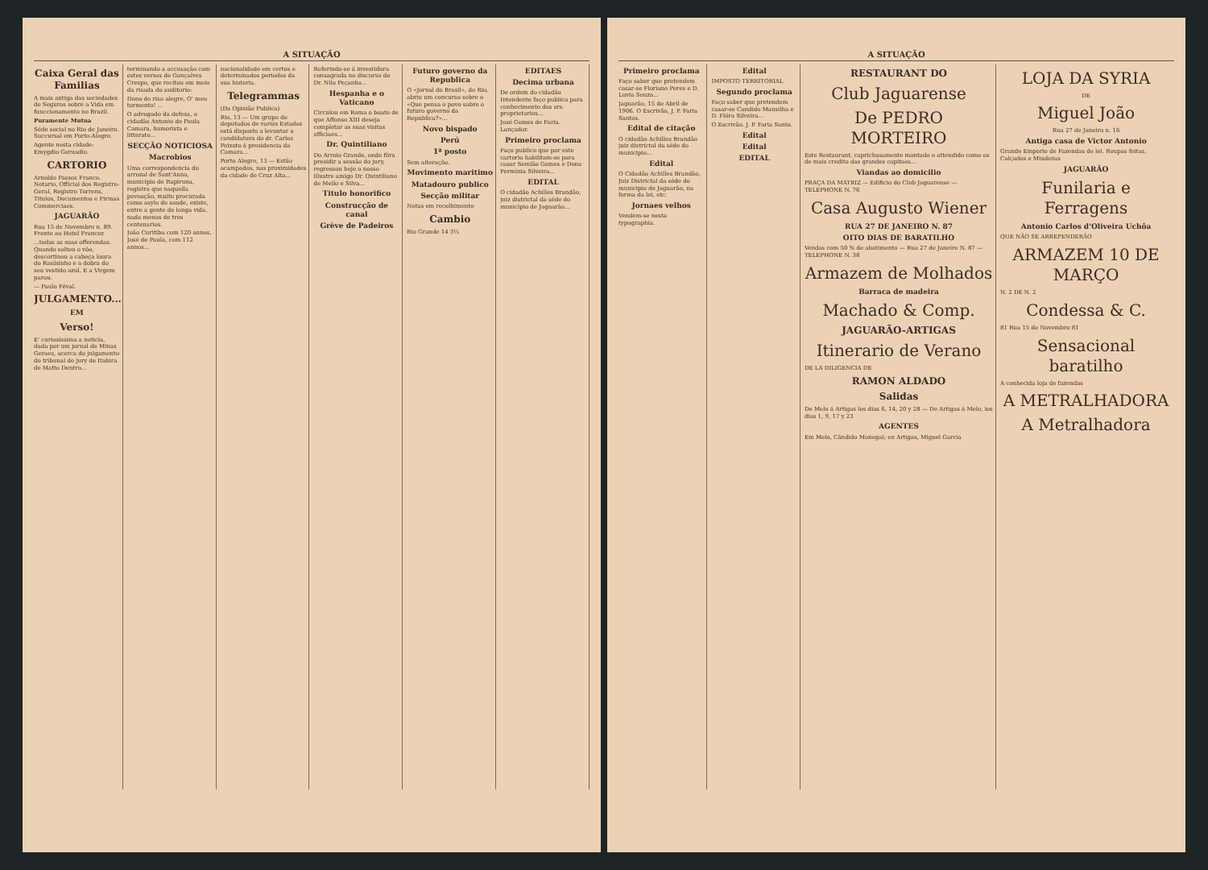A SITUAÇÃO
Caixa Geral das Familias
A mais antiga das sociedades de Seguros sobre a Vida em funccionamento no Brazil.
Puramente Mutua
Séde social no Rio de Janeiro. Succursal em Porto-Alegre.
Agente nesta cidade: Emygdio Geruadio.
CARTORIO
Arnoldo Passos Franco. Notario, Official dos Registro-Geral, Registro Torrens, Titulos, Documentos e Firmas Commerciaes.
JAGUARÃO
Rua 15 de Novembro n. 89. Frente ao Hotel Francez
...todas as suas offerendas. Quando soltou o vôo, descortinou a cabeça loura do Raulsinho e a dobra do seu vestido azul. E a Virgem parou.
— Paulo Féval.
JULGAMENTO...
EM
Verso!
E' curiosissima a noticia, dada por um jornal de Minas Geraes, acerca do julgamento do tribunal de jury de Itabira de Matto Dentro...
terminando a accusação com estes versos de Gonçalves Crespo, que recitou em meio da risada do auditorio:
Dono do riso alegre, O' meu tormento! ...
O advogado da defesa, o cidadão Antonio de Paula Camara, humorista e litterato...
SECÇÃO NOTICIOSA
Macrobios
Uma correspondencia do arrozal de Sant'Anna, municipio de Itapiruna, registra que naquella povoação, muito procurada como asylo de saude, existe, entre a gente de longa vida, nada menos de tres centenarios.
João Curitiba com 120 annos, José de Paula, com 112 annos...
nacionalidade em certos e determinados periodos da sua historia.
Telegrammas
(Da Opinião Publica)
Rio, 13 — Um grupo de deputados de varios Estados está disposto a levantar a candidatura do dr. Carlos Peixoto á presidencia da Camara...
Porto Alegre, 13 — Estão acampados, nas proximidades da cidade de Cruz Alta...
Referindo-se á investidura consagrada no discurso do Dr. Nilo Peçanha...
Hespanha e o Vaticano
Circulou em Roma o boato de que Affonso XIII deseja completar as suas visitas officiaes...
Dr. Quintiliano
Do Arroio Grande, onde fôra presidir a sessão do jury, regressou hoje o nosso illustre amigo Dr. Quintiliano de Mello e Silva...
Titulo honorifico
Construcção de canal
Grève de Padeiros
Futuro governo da Republica
O «Jornal do Brasil», do Rio, abriu um concurso sobre o «Que pensa o povo sobre o futuro governo da Republica?»...
Novo bispado
Perú
1ª posto
Sem alteração.
Movimento maritimo
Matadouro publico
Secção militar
Notas em recolhimento
Cambio
Rio Grande 14 3¼
EDITAES
Decima urbana
De ordem do cidadão Intendente faço publico para conhecimento dos srs. proprietarios...
José Gomes de Faria. Lançador.
Primeiro proclama
Faço publico que por este cartorio habilitam-se para casar Semião Gomes e Dona Ferminia Silveira...
EDITAL
O cidadão Achilles Brandão, juiz districtal da séde do municipio de Jaguarão...
A SITUAÇÃO
Primeiro proclama
Faço saber que pretendem casar-se Floriano Peres e D. Luvia Souza...
Jaguarão, 15 de Abril de 1906. O Escrivão, J. P. Faria Santos.
Edital de citação
O cidadão Achilles Brandão juiz districtal da séde do municipio...
Edital
O Cidadão Achilles Brandão, Juiz Districtal da séde do municipio de Jaguarão, na forma da lei, etc.
Jornaes velhos
Vendem-se nesta typographia.
Edital
IMPOSTO TERRITORIAL
Segundo proclama
Faço saber que pretendem casar-se Candido Mansilha e D. Flóra Silveira...
O Escrivão. J. P. Faria Santo.
Edital
Edital
EDITAL
RESTAURANT DO
Club Jaguarense
De PEDRO MORTEIRO
Este Restaurant, caprichosamente montado e attendido como os de mais credito das grandes capitaes...
Viandas ao domicilio
PRAÇA DA MATRIZ — Edificio do Club Jaguarense — TELEPHONE N. 76
Casa Augusto Wiener
RUA 27 DE JANEIRO N. 87
OITO DIAS DE BARATILHO
Vendas com 50 % de abatimento — Rua 27 de Janeiro N. 87 — TELEPHONE N. 38
Armazem de Molhados
Barraca de madeira
Machado & Comp.
JAGUARÃO-ARTIGAS
Itinerario de Verano
DE LA DILIGENCIA DE
RAMON ALDADO
Salidas
De Melo á Artigas los dias 6, 14, 20 y 28 — De Artigas á Melo, los dias 1, 9, 17 y 23
AGENTES
Em Melo, Cândido Monegal; en Artigas, Miguel Garcia
LOJA DA SYRIA
DE
Miguel João
Rua 27 de Janeiro n. 16
Antiga casa de Victor Antonio
Grande Emporio de Fazendas de lei. Roupas feitas, Calçados e Miudezas
JAGUARÃO
Funilaria e Ferragens
Antonio Carlos d'Oliveira Uchôa
QUE NÃO SE ARREPENDERÃO
ARMAZEM 10 DE MARÇO
N. 2 DE N. 2
Condessa & C.
81 Rua 15 de Novembro 81
Sensacional baratilho
A conhecida loja de fazendas
A METRALHADORA
A Metralhadora